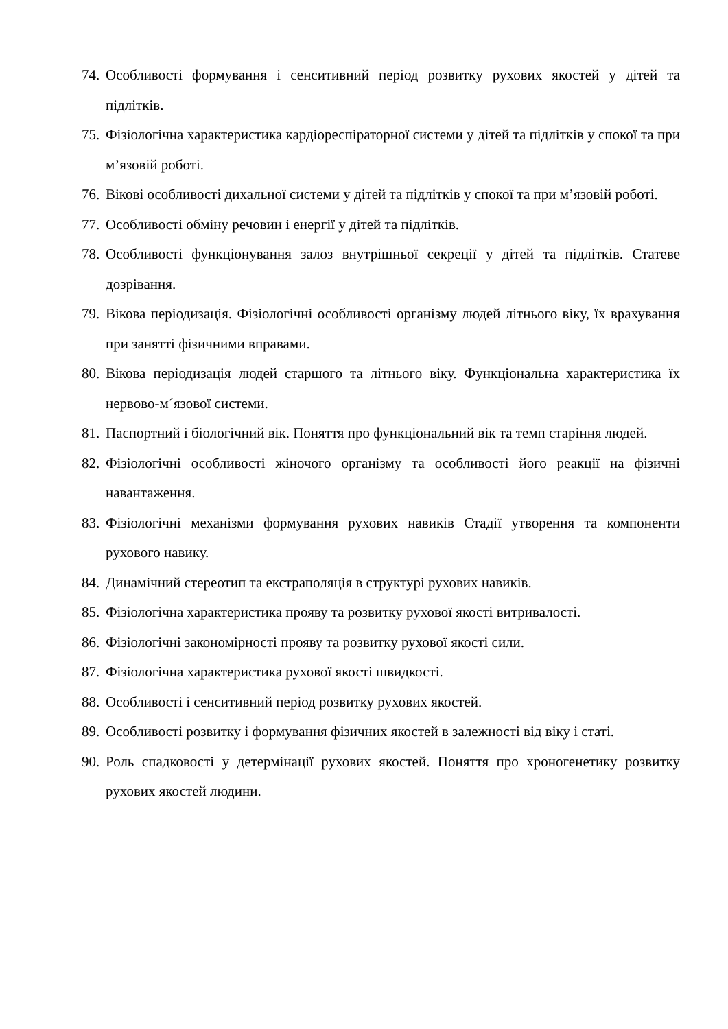74. Особливості формування і сенситивний період розвитку рухових якостей у дітей та підлітків.
75. Фізіологічна характеристика кардіореспіраторної системи у дітей та підлітків у спокої та при м’язовій роботі.
76. Вікові особливості дихальної системи у дітей та підлітків у спокої та при м’язовій роботі.
77. Особливості обміну речовин і енергії у дітей та підлітків.
78. Особливості функціонування залоз внутрішньої секреції у дітей та підлітків. Статеве дозрівання.
79. Вікова періодизація. Фізіологічні особливості організму людей літнього віку, їх врахування при занятті фізичними вправами.
80. Вікова періодизація людей старшого та літнього віку. Функціональна характеристика їх нервово-м´язової системи.
81. Паспортний і біологічний вік. Поняття про функціональний вік та темп старіння людей.
82. Фізіологічні особливості жіночого організму та особливості його реакції на фізичні навантаження.
83. Фізіологічні механізми формування рухових навиків Стадії утворення та компоненти рухового навику.
84. Динамічний стереотип та екстраполяція в структурі рухових навиків.
85. Фізіологічна характеристика прояву та розвитку рухової якості витривалості.
86. Фізіологічні закономірності прояву та розвитку рухової якості сили.
87. Фізіологічна характеристика рухової якості швидкості.
88. Особливості і сенситивний період розвитку рухових якостей.
89. Особливості розвитку і формування фізичних якостей в залежності від віку і статі.
90. Роль спадковості у детермінації рухових якостей. Поняття про хроногенетику розвитку рухових якостей людини.